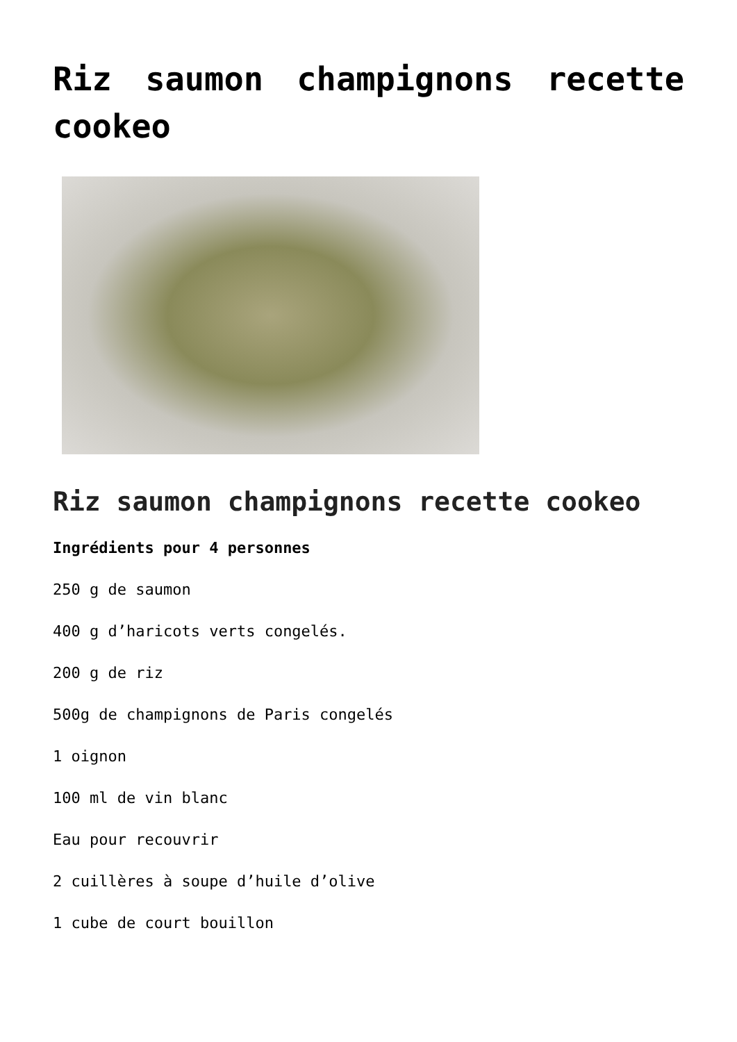Riz saumon champignons recette cookeo
Riz saumon champignons recette cookeo
Ingrédients pour 4 personnes
250 g de saumon
400 g d’haricots verts congelés.
200 g de riz
500g de champignons de Paris congelés
1 oignon
100 ml de vin blanc
Eau pour recouvrir
2 cuillères à soupe d’huile d’olive
1 cube de court bouillon